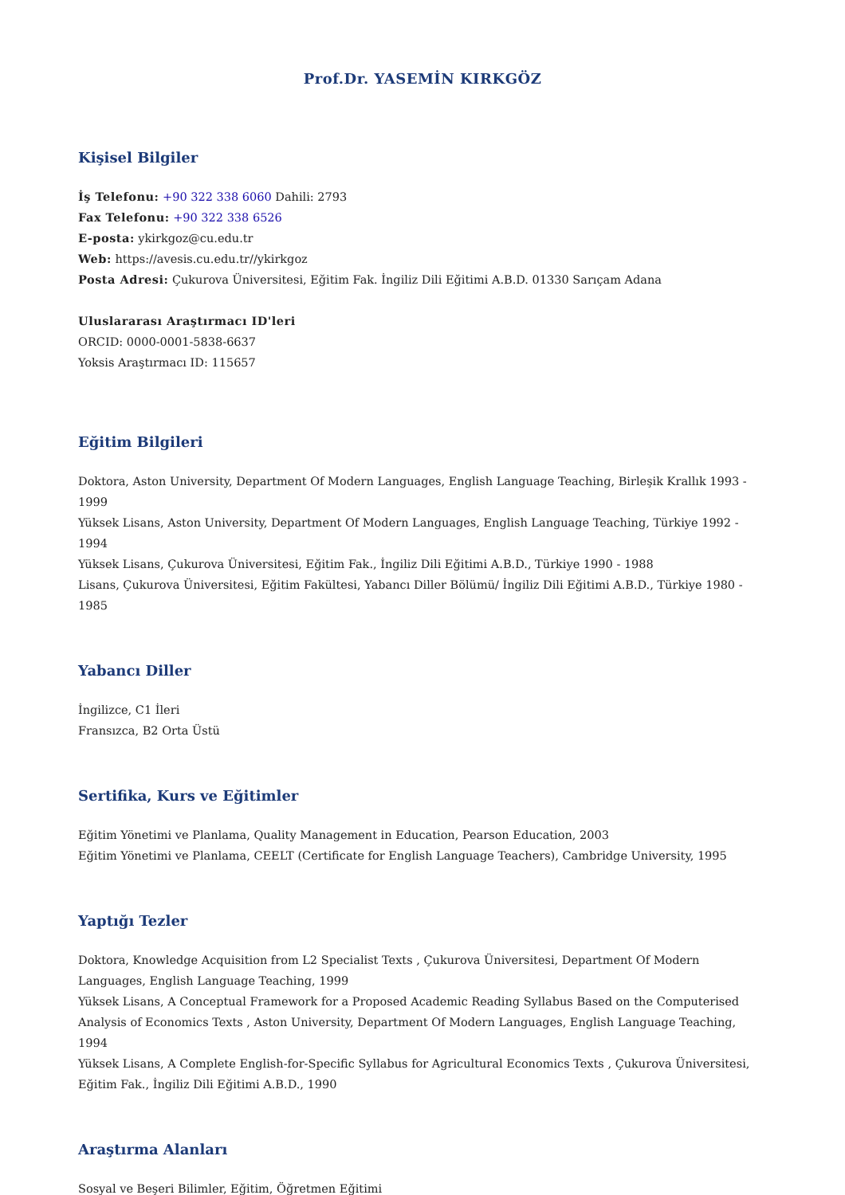Prof.Dr. YASEMİN KIRKGÖZ
Kişisel Bilgiler
İş Telefonu: +90 322 338 6060 Dahili: 2793
Fax Telefonu: +90 322 338 6526
E-posta: ykirkgoz@cu.edu.tr
Web: https://avesis.cu.edu.tr//ykirkgoz
Posta Adresi: Çukurova Üniversitesi, Eğitim Fak. İngiliz Dili Eğitimi A.B.D. 01330 Sarıçam Adana
Uluslararası Araştırmacı ID'leri
ORCID: 0000-0001-5838-6637
Yoksis Araştırmacı ID: 115657
Eğitim Bilgileri
Doktora, Aston University, Department Of Modern Languages, English Language Teaching, Birleşik Krallık 1993 - 1999
Yüksek Lisans, Aston University, Department Of Modern Languages, English Language Teaching, Türkiye 1992 - 1994
Yüksek Lisans, Çukurova Üniversitesi, Eğitim Fak., İngiliz Dili Eğitimi A.B.D., Türkiye 1990 - 1988
Lisans, Çukurova Üniversitesi, Eğitim Fakültesi, Yabancı Diller Bölümü/ İngiliz Dili Eğitimi A.B.D., Türkiye 1980 - 1985
Yabancı Diller
İngilizce, C1 İleri
Fransızca, B2 Orta Üstü
Sertifika, Kurs ve Eğitimler
Eğitim Yönetimi ve Planlama, Quality Management in Education, Pearson Education, 2003
Eğitim Yönetimi ve Planlama, CEELT (Certificate for English Language Teachers), Cambridge University, 1995
Yaptığı Tezler
Doktora, Knowledge Acquisition from L2 Specialist Texts , Çukurova Üniversitesi, Department Of Modern Languages, English Language Teaching, 1999
Yüksek Lisans, A Conceptual Framework for a Proposed Academic Reading Syllabus Based on the Computerised Analysis of Economics Texts , Aston University, Department Of Modern Languages, English Language Teaching, 1994
Yüksek Lisans, A Complete English-for-Specific Syllabus for Agricultural Economics Texts , Çukurova Üniversitesi, Eğitim Fak., İngiliz Dili Eğitimi A.B.D., 1990
Araştırma Alanları
Sosyal ve Beşeri Bilimler, Eğitim, Öğretmen Eğitimi